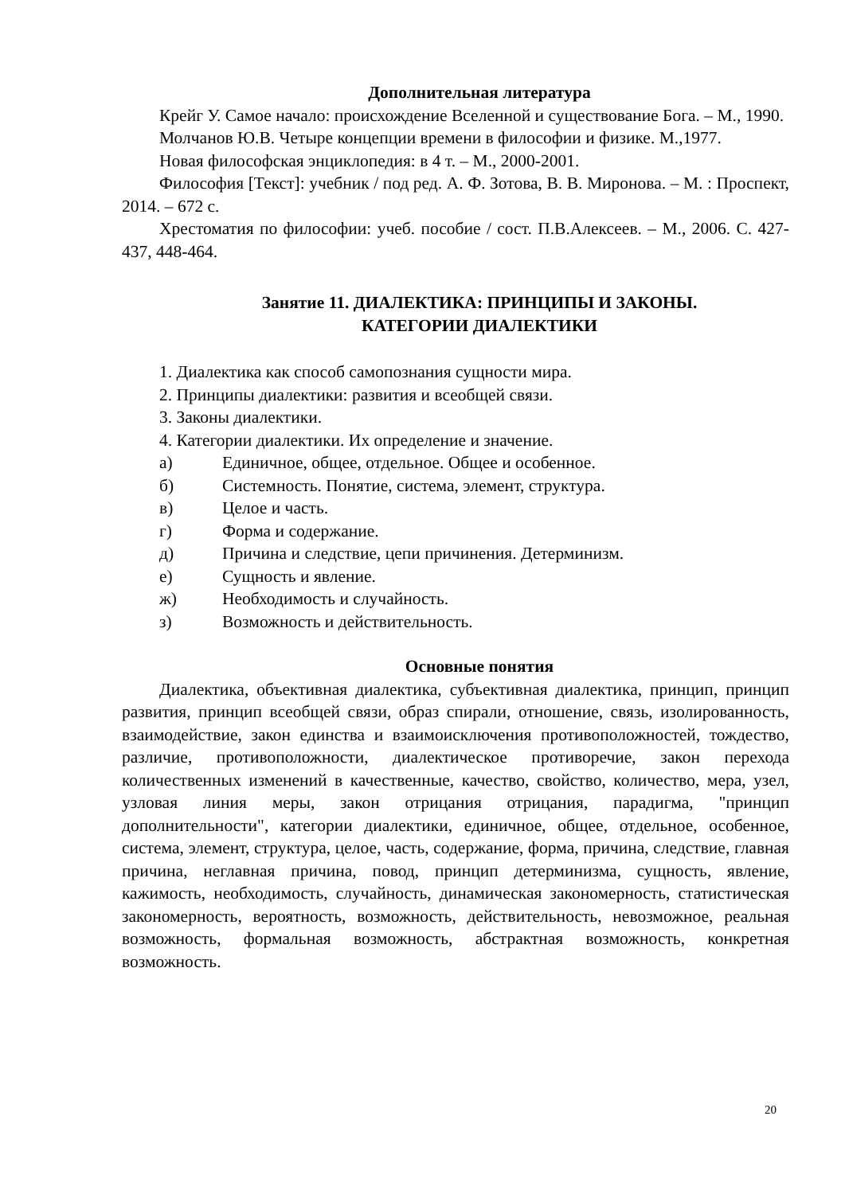Дополнительная литература
Крейг У. Самое начало: происхождение Вселенной и существование Бога. – М., 1990.
Молчанов Ю.В. Четыре концепции времени в философии и физике. М.,1977.
Новая философская энциклопедия: в 4 т. – М., 2000-2001.
Философия [Текст]: учебник / под ред. А. Ф. Зотова, В. В. Миронова. – М. : Проспект, 2014. – 672 с.
Хрестоматия по философии: учеб. пособие / сост. П.В.Алексеев. – М., 2006. С. 427-437, 448-464.
Занятие 11. ДИАЛЕКТИКА: ПРИНЦИПЫ И ЗАКОНЫ.
КАТЕГОРИИ ДИАЛЕКТИКИ
1. Диалектика как способ самопознания сущности мира.
2. Принципы диалектики: развития и всеобщей связи.
3. Законы диалектики.
4. Категории диалектики. Их определение и значение.
а) Единичное, общее, отдельное. Общее и особенное.
б) Системность. Понятие, система, элемент, структура.
в) Целое и часть.
г) Форма и содержание.
д) Причина и следствие, цепи причинения. Детерминизм.
е) Сущность и явление.
ж) Необходимость и случайность.
з) Возможность и действительность.
Основные понятия
Диалектика, объективная диалектика, субъективная диалектика, принцип, принцип развития, принцип всеобщей связи, образ спирали, отношение, связь, изолированность, взаимодействие, закон единства и взаимоисключения противоположностей, тождество, различие, противоположности, диалектическое противоречие, закон перехода количественных изменений в качественные, качество, свойство, количество, мера, узел, узловая линия меры, закон отрицания отрицания, парадигма, "принцип дополнительности", категории диалектики, единичное, общее, отдельное, особенное, система, элемент, структура, целое, часть, содержание, форма, причина, следствие, главная причина, неглавная причина, повод, принцип детерминизма, сущность, явление, кажимость, необходимость, случайность, динамическая закономерность, статистическая закономерность, вероятность, возможность, действительность, невозможное, реальная возможность, формальная возможность, абстрактная возможность, конкретная возможность.
20